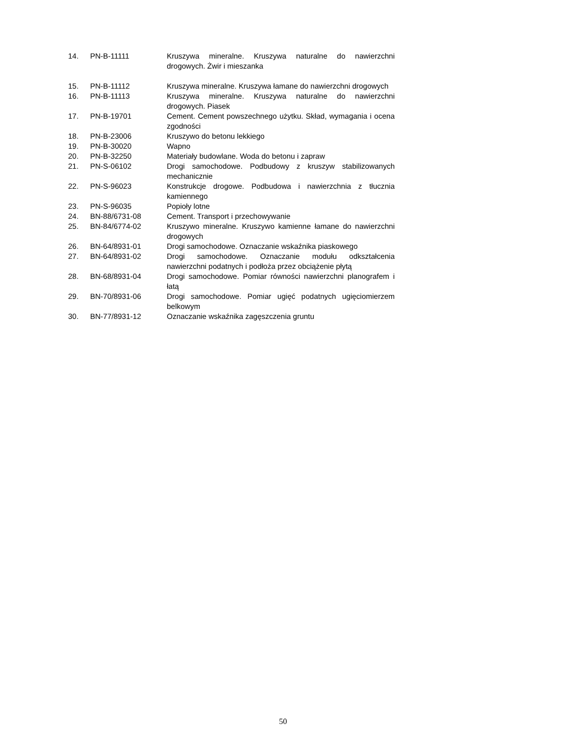| 14. | PN-B-11111 | Kruszywa mineralne. Kruszywa naturalne do nawierzchni drogowych. Żwir i mieszanka |
| 15. | PN-B-11112 | Kruszywa mineralne. Kruszywa łamane do nawierzchni drogowych |
| 16. | PN-B-11113 | Kruszywa mineralne. Kruszywa naturalne do nawierzchni drogowych. Piasek |
| 17. | PN-B-19701 | Cement. Cement powszechnego użytku. Skład, wymagania i ocena zgodności |
| 18. | PN-B-23006 | Kruszywo do betonu lekkiego |
| 19. | PN-B-30020 | Wapno |
| 20. | PN-B-32250 | Materiały budowlane. Woda do betonu i zapraw |
| 21. | PN-S-06102 | Drogi samochodowe. Podbudowy z kruszyw stabilizowanych mechanicznie |
| 22. | PN-S-96023 | Konstrukcje drogowe. Podbudowa i nawierzchnia z tłucznia kamiennego |
| 23. | PN-S-96035 | Popioły lotne |
| 24. | BN-88/6731-08 | Cement. Transport i przechowywanie |
| 25. | BN-84/6774-02 | Kruszywo mineralne. Kruszywo kamienne łamane do nawierzchni drogowych |
| 26. | BN-64/8931-01 | Drogi samochodowe. Oznaczanie wskaźnika piaskowego |
| 27. | BN-64/8931-02 | Drogi samochodowe. Oznaczanie modułu odkształcenia nawierzchni podatnych i podłoża przez obciążenie płytą |
| 28. | BN-68/8931-04 | Drogi samochodowe. Pomiar równości nawierzchni planografem i łatą |
| 29. | BN-70/8931-06 | Drogi samochodowe. Pomiar ugięć podatnych ugięciomierzem belkowym |
| 30. | BN-77/8931-12 | Oznaczanie wskaźnika zagęszczenia gruntu |
50